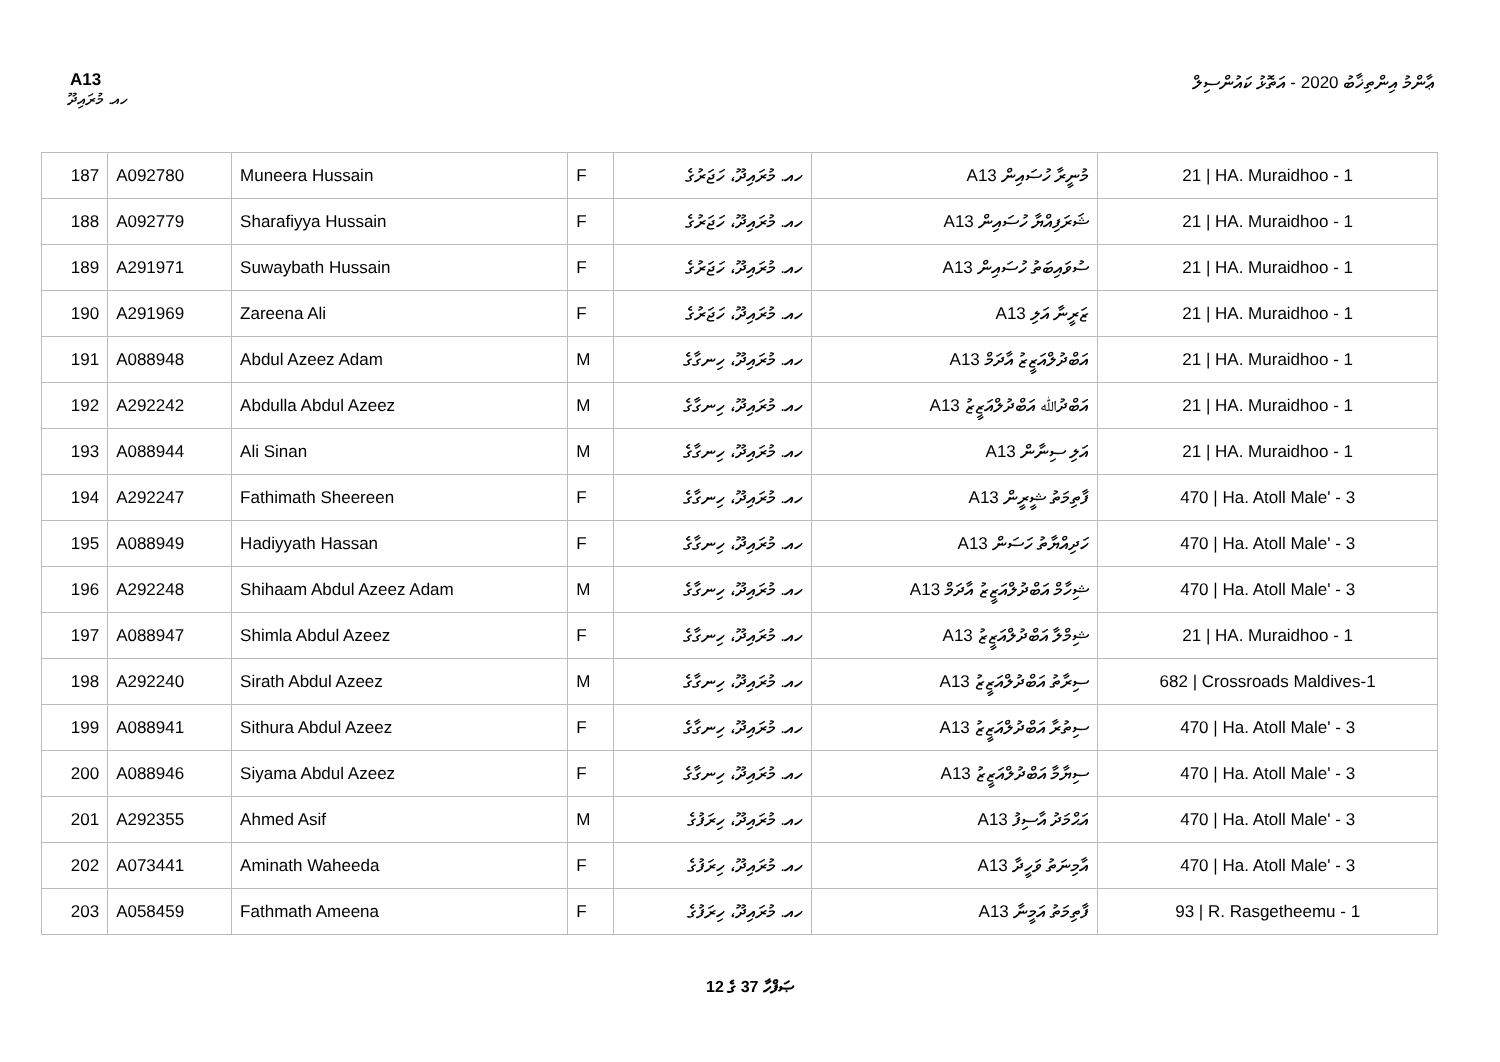A13 ޢާންމު އިންތިޚާބު 2020 - އަތޮޅު ކައުންސިލް
ހއ. މުރައިދޫ
| 187 | A092780 | Muneera Hussain | F | ހއ. މުރައިދޫ، ހަޖަރުގެ | A13 މުނީރާ ހުސައިން | 21 / HA. Muraidhoo - 1 |
| 188 | A092779 | Sharafiyya Hussain | F | ހއ. މުރައިދޫ، ހަޖަރުގެ | A13 ޝަރަފިއްޔާ ހުސައިން | 21 / HA. Muraidhoo - 1 |
| 189 | A291971 | Suwaybath Hussain | F | ހއ. މުރައިދޫ، ހަޖަރުގެ | A13 ސުވައިބަތު ހުސައިން | 21 / HA. Muraidhoo - 1 |
| 190 | A291969 | Zareena Ali | F | ހއ. މުރައިދޫ، ހަޖަރުގެ | A13 ޒަރީނާ އަލި | 21 / HA. Muraidhoo - 1 |
| 191 | A088948 | Abdul Azeez Adam | M | ހއ. މުރައިދޫ، ހިނގާގެ | A13 އަބްދުލްއަޒީޒު އާދަމް | 21 / HA. Muraidhoo - 1 |
| 192 | A292242 | Abdulla Abdul Azeez | M | ހއ. މުރައިދޫ، ހިނގާގެ | A13 އަބްދުﷲ އަބްދުލްއަޒީޒު | 21 / HA. Muraidhoo - 1 |
| 193 | A088944 | Ali Sinan | M | ހއ. މުރައިދޫ، ހިނގާގެ | A13 އަލި ސިނާން | 21 / HA. Muraidhoo - 1 |
| 194 | A292247 | Fathimath Sheereen | F | ހއ. މުރައިދޫ، ހިނގާގެ | A13 ފާތިމަތު ޝީރީން | 470 / Ha. Atoll Male' - 3 |
| 195 | A088949 | Hadiyyath Hassan | F | ހއ. މުރައިދޫ، ހިނގާގެ | A13 ހަދިއްޔާތު ހަސަން | 470 / Ha. Atoll Male' - 3 |
| 196 | A292248 | Shihaam Abdul Azeez Adam | M | ހއ. މުރައިދޫ، ހިނގާގެ | A13 ޝިހާމް އަބްދުލްއަޒީޒު އާދަމް | 470 / Ha. Atoll Male' - 3 |
| 197 | A088947 | Shimla Abdul Azeez | F | ހއ. މުރައިދޫ، ހިނގާގެ | A13 ޝިމްލާ އަބްދުލްއަޒީޒު | 21 / HA. Muraidhoo - 1 |
| 198 | A292240 | Sirath Abdul Azeez | M | ހއ. މުރައިދޫ، ހިނގާގެ | A13 ސިރާތު އަބްދުލްއަޒީޒު | 682 / Crossroads Maldives-1 |
| 199 | A088941 | Sithura Abdul Azeez | F | ހއ. މުރައިދޫ، ހިނގާގެ | A13 ސިތުރާ އަބްދުލްއަޒީޒު | 470 / Ha. Atoll Male' - 3 |
| 200 | A088946 | Siyama Abdul Azeez | F | ހއ. މުރައިދޫ، ހިނގާގެ | A13 ސިޔާމާ އަބްދުލްއަޒީޒު | 470 / Ha. Atoll Male' - 3 |
| 201 | A292355 | Ahmed Asif | M | ހއ. މުރައިދޫ، ހިރަފުގެ | A13 އަޙްމަދު އާސިފު | 470 / Ha. Atoll Male' - 3 |
| 202 | A073441 | Aminath Waheeda | F | ހއ. މުރައިދޫ، ހިރަފުގެ | A13 އާމިނަތު ވަހީދާ | 470 / Ha. Atoll Male' - 3 |
| 203 | A058459 | Fathmath Ameena | F | ހއ. މުރައިދޫ، ހިރަފުގެ | A13 ފާތިމަތު އަމީނާ | 93 / R. Rasgetheemu - 1 |
ޞަފްހާ 37 ގެ 12